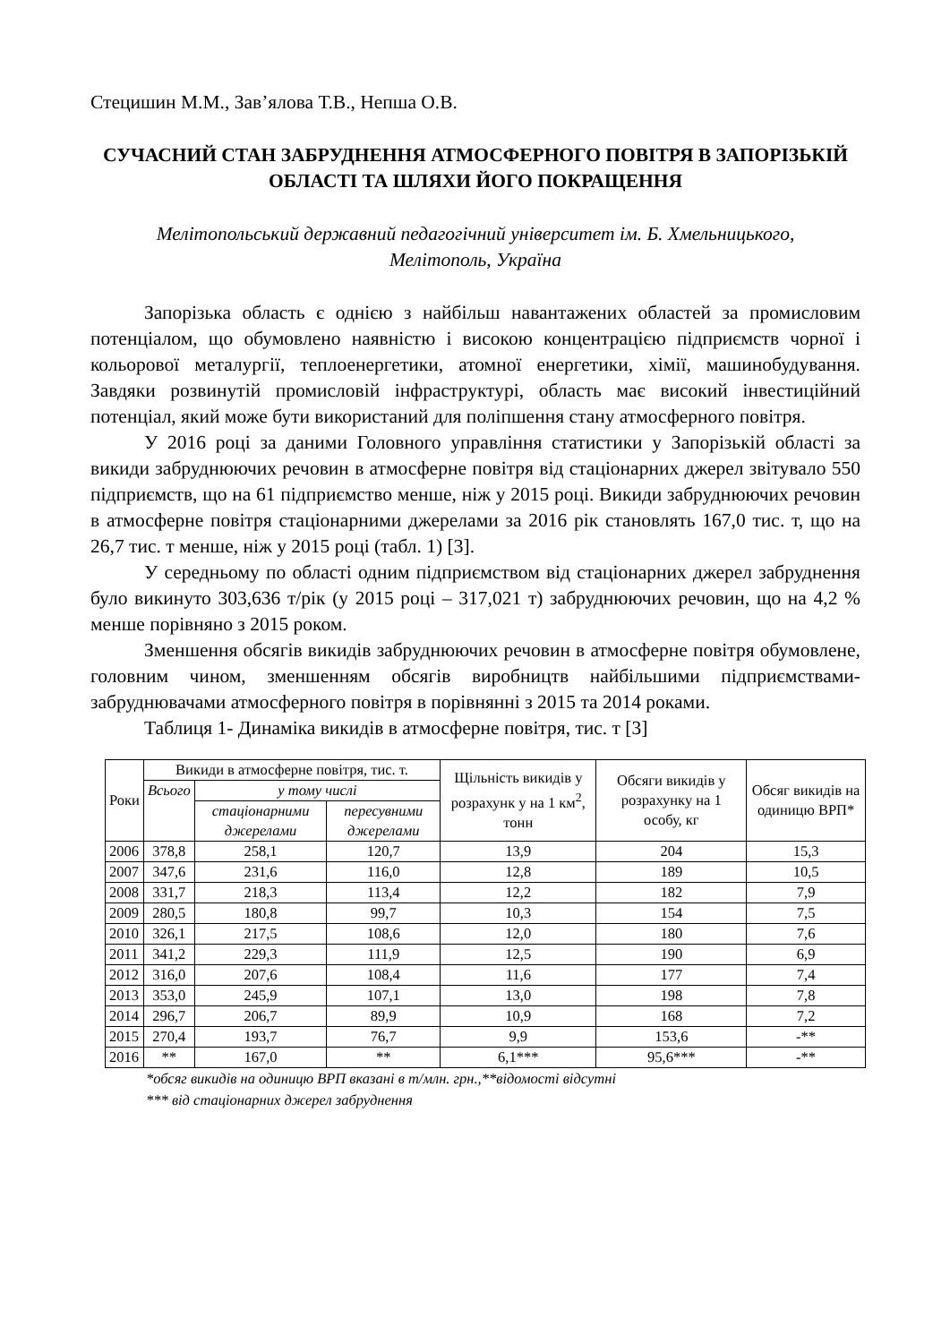Стецишин М.М., Зав’ялова Т.В., Непша О.В.
СУЧАСНИЙ СТАН ЗАБРУДНЕННЯ АТМОСФЕРНОГО ПОВІТРЯ В ЗАПОРІЗЬКІЙ ОБЛАСТІ ТА ШЛЯХИ ЙОГО ПОКРАЩЕННЯ
Мелітопольський державний педагогічний університет ім. Б. Хмельницького,
Мелітополь, Україна
Запорізька область є однією з найбільш навантажених областей за промисловим потенціалом, що обумовлено наявністю і високою концентрацією підприємств чорної і кольорової металургії, теплоенергетики, атомної енергетики, хімії, машинобудування. Завдяки розвинутій промисловій інфраструктурі, область має високий інвестиційний потенціал, який може бути використаний для поліпшення стану атмосферного повітря.
У 2016 році за даними Головного управління статистики у Запорізькій області за викиди забруднюючих речовин в атмосферне повітря від стаціонарних джерел звітувало 550 підприємств, що на 61 підприємство менше, ніж у 2015 році. Викиди забруднюючих речовин в атмосферне повітря стаціонарними джерелами за 2016 рік становлять 167,0 тис. т, що на 26,7 тис. т менше, ніж у 2015 році (табл. 1) [3].
У середньому по області одним підприємством від стаціонарних джерел забруднення було викинуто 303,636 т/рік (у 2015 році – 317,021 т) забруднюючих речовин, що на 4,2 % менше порівняно з 2015 роком.
Зменшення обсягів викидів забруднюючих речовин в атмосферне повітря обумовлене, головним чином, зменшенням обсягів виробництв найбільшими підприємствами-забруднювачами атмосферного повітря в порівнянні з 2015 та 2014 роками.
Таблиця 1- Динаміка викидів в атмосферне повітря, тис. т [3]
| Роки | Викиди в атмосферне повітря, тис. т. | | | Щільність викидів у розрахунк у на 1 км<sup>2</sup>, тонн | Обсяги викидів у розрахунку на 1 особу, кг | Обсяг викидів на одиницю ВРП* |
| --- | --- | --- | --- | --- | --- | --- |
| | Всього | у тому числі | | | | |
| | | стаціонарними джерелами | пересувними джерелами | | | |
| 2006 | 378,8 | 258,1 | 120,7 | 13,9 | 204 | 15,3 |
| 2007 | 347,6 | 231,6 | 116,0 | 12,8 | 189 | 10,5 |
| 2008 | 331,7 | 218,3 | 113,4 | 12,2 | 182 | 7,9 |
| 2009 | 280,5 | 180,8 | 99,7 | 10,3 | 154 | 7,5 |
| 2010 | 326,1 | 217,5 | 108,6 | 12,0 | 180 | 7,6 |
| 2011 | 341,2 | 229,3 | 111,9 | 12,5 | 190 | 6,9 |
| 2012 | 316,0 | 207,6 | 108,4 | 11,6 | 177 | 7,4 |
| 2013 | 353,0 | 245,9 | 107,1 | 13,0 | 198 | 7,8 |
| 2014 | 296,7 | 206,7 | 89,9 | 10,9 | 168 | 7,2 |
| 2015 | 270,4 | 193,7 | 76,7 | 9,9 | 153,6 | -** |
| 2016 | ** | 167,0 | ** | 6,1*** | 95,6*** | -** |
*обсяг викидів на одиницю ВРП вказані в т/млн. грн.,**відомості відсутні
*** від стаціонарних джерел забруднення